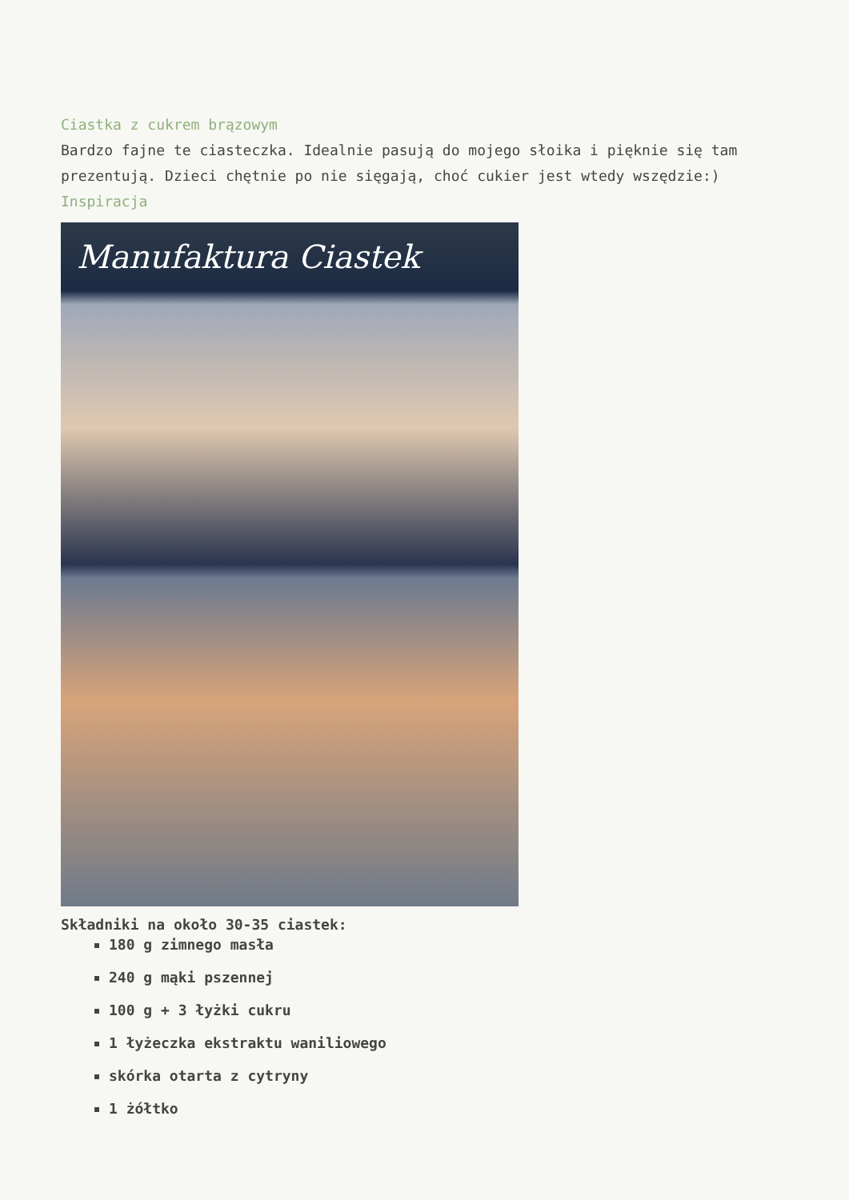Ciastka z cukrem brązowym
Bardzo fajne te ciasteczka. Idealnie pasują do mojego słoika i pięknie się tam prezentują. Dzieci chętnie po nie sięgają, choć cukier jest wtedy wszędzie:)
Inspiracja
Manufaktura Ciastek
Składniki na około 30-35 ciastek:
180 g zimnego masła
240 g mąki pszennej
100 g + 3 łyżki cukru
1 łyżeczka ekstraktu waniliowego
skórka otarta z cytryny
1 żółtko